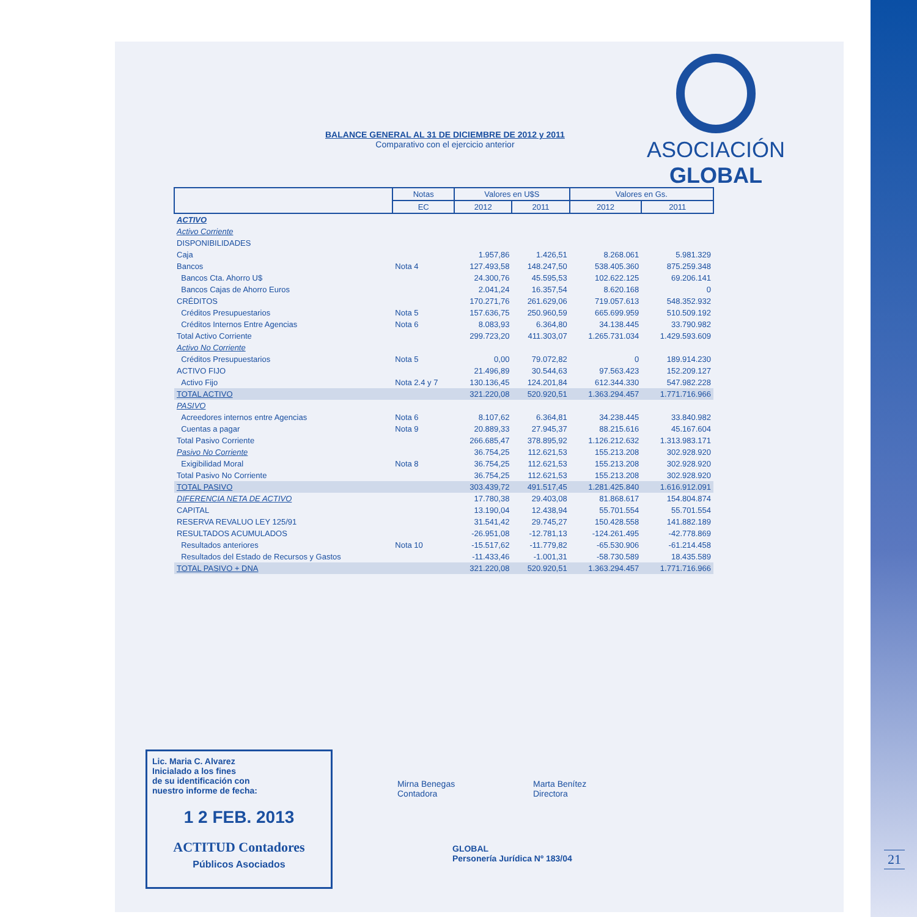ASOCIACIÓN
GLOBAL
BALANCE GENERAL AL 31 DE DICIEMBRE DE 2012 y 2011
Comparativo con el ejercicio anterior
| | Notas | Valores en U$S | | Valores en Gs. | |
| --- | --- | --- | --- | --- | --- |
| | EC | 2012 | 2011 | 2012 | 2011 |
| ACTIVO | | | | | |
| Activo Corriente | | | | | |
| DISPONIBILIDADES | | | | | |
| Caja | | 1.957,86 | 1.426,51 | 8.268.061 | 5.981.329 |
| Bancos | Nota 4 | 127.493,58 | 148.247,50 | 538.405.360 | 875.259.348 |
| Bancos Cta. Ahorro U$ | | 24.300,76 | 45.595,53 | 102.622.125 | 69.206.141 |
| Bancos Cajas de Ahorro Euros | | 2.041,24 | 16.357,54 | 8.620.168 | 0 |
| CRÉDITOS | | 170.271,76 | 261.629,06 | 719.057.613 | 548.352.932 |
| Créditos Presupuestarios | Nota 5 | 157.636,75 | 250.960,59 | 665.699.959 | 510.509.192 |
| Créditos Internos Entre Agencias | Nota 6 | 8.083,93 | 6.364,80 | 34.138.445 | 33.790.982 |
| Total Activo Corriente | | 299.723,20 | 411.303,07 | 1.265.731.034 | 1.429.593.609 |
| Activo No Corriente | | | | | |
| Créditos Presupuestarios | Nota 5 | 0,00 | 79.072,82 | 0 | 189.914.230 |
| ACTIVO FIJO | | 21.496,89 | 30.544,63 | 97.563.423 | 152.209.127 |
| Activo Fijo | Nota 2.4 y 7 | 130.136,45 | 124.201,84 | 612.344.330 | 547.982.228 |
| TOTAL ACTIVO | | 321.220,08 | 520.920,51 | 1.363.294.457 | 1.771.716.966 |
| PASIVO | | | | | |
| Acreedores internos entre Agencias | Nota 6 | 8.107,62 | 6.364,81 | 34.238.445 | 33.840.982 |
| Cuentas a pagar | Nota 9 | 20.889,33 | 27.945,37 | 88.215.616 | 45.167.604 |
| Total Pasivo Corriente | | 266.685,47 | 378.895,92 | 1.126.212.632 | 1.313.983.171 |
| Pasivo No Corriente | | 36.754,25 | 112.621,53 | 155.213.208 | 302.928.920 |
| Exigibilidad Moral | Nota 8 | 36.754,25 | 112.621,53 | 155.213.208 | 302.928.920 |
| Total Pasivo No Corriente | | 36.754,25 | 112.621,53 | 155.213.208 | 302.928.920 |
| TOTAL PASIVO | | 303.439,72 | 491.517,45 | 1.281.425.840 | 1.616.912.091 |
| DIFERENCIA NETA DE ACTIVO | | 17.780,38 | 29.403,08 | 81.868.617 | 154.804.874 |
| CAPITAL | | 13.190,04 | 12.438,94 | 55.701.554 | 55.701.554 |
| RESERVA REVALUO LEY 125/91 | | 31.541,42 | 29.745,27 | 150.428.558 | 141.882.189 |
| RESULTADOS ACUMULADOS | | -26.951,08 | -12.781,13 | -124.261.495 | -42.778.869 |
| Resultados anteriores | Nota 10 | -15.517,62 | -11.779,82 | -65.530.906 | -61.214.458 |
| Resultados del Estado de Recursos y Gastos | | -11.433,46 | -1.001,31 | -58.730.589 | 18.435.589 |
| TOTAL PASIVO + DNA | | 321.220,08 | 520.920,51 | 1.363.294.457 | 1.771.716.966 |
Lic. Maria C. Alvarez
Inicialado a los fines
de su identificación con
nuestro informe de fecha:
1 2 FEB. 2013
ACTITUD Contadores
Públicos Asociados
Mirna Benegas
Contadora
Marta Benítez
Directora
GLOBAL
Personería Jurídica Nº 183/04
21